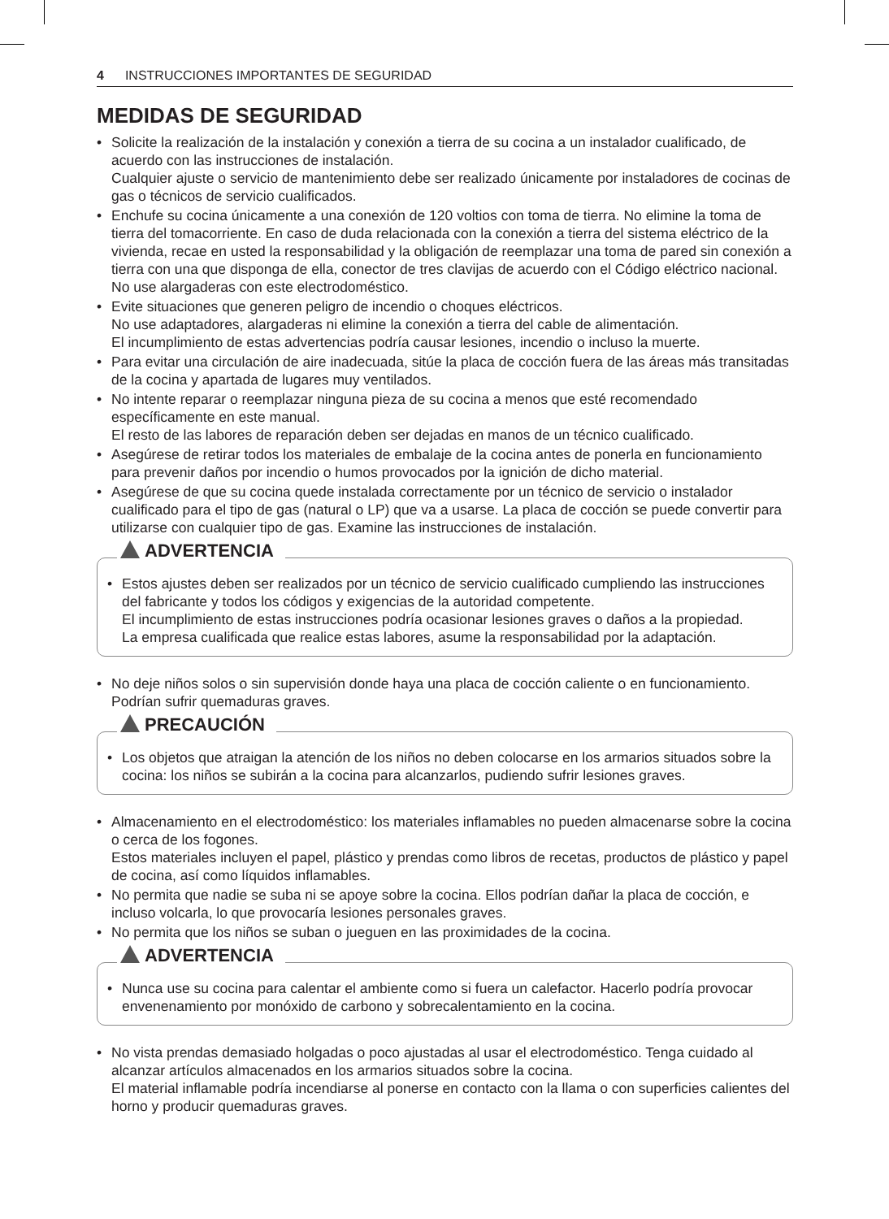4 INSTRUCCIONES IMPORTANTES DE SEGURIDAD
MEDIDAS DE SEGURIDAD
• Solicite la realización de la instalación y conexión a tierra de su cocina a un instalador cualificado, de acuerdo con las instrucciones de instalación.
Cualquier ajuste o servicio de mantenimiento debe ser realizado únicamente por instaladores de cocinas de gas o técnicos de servicio cualificados.
• Enchufe su cocina únicamente a una conexión de 120 voltios con toma de tierra. No elimine la toma de tierra del tomacorriente. En caso de duda relacionada con la conexión a tierra del sistema eléctrico de la vivienda, recae en usted la responsabilidad y la obligación de reemplazar una toma de pared sin conexión a tierra con una que disponga de ella, conector de tres clavijas de acuerdo con el Código eléctrico nacional. No use alargaderas con este electrodoméstico.
• Evite situaciones que generen peligro de incendio o choques eléctricos.
No use adaptadores, alargaderas ni elimine la conexión a tierra del cable de alimentación.
El incumplimiento de estas advertencias podría causar lesiones, incendio o incluso la muerte.
• Para evitar una circulación de aire inadecuada, sitúe la placa de cocción fuera de las áreas más transitadas de la cocina y apartada de lugares muy ventilados.
• No intente reparar o reemplazar ninguna pieza de su cocina a menos que esté recomendado específicamente en este manual.
El resto de las labores de reparación deben ser dejadas en manos de un técnico cualificado.
• Asegúrese de retirar todos los materiales de embalaje de la cocina antes de ponerla en funcionamiento para prevenir daños por incendio o humos provocados por la ignición de dicho material.
• Asegúrese de que su cocina quede instalada correctamente por un técnico de servicio o instalador cualificado para el tipo de gas (natural o LP) que va a usarse. La placa de cocción se puede convertir para utilizarse con cualquier tipo de gas. Examine las instrucciones de instalación.
ADVERTENCIA
• Estos ajustes deben ser realizados por un técnico de servicio cualificado cumpliendo las instrucciones del fabricante y todos los códigos y exigencias de la autoridad competente.
El incumplimiento de estas instrucciones podría ocasionar lesiones graves o daños a la propiedad.
La empresa cualificada que realice estas labores, asume la responsabilidad por la adaptación.
• No deje niños solos o sin supervisión donde haya una placa de cocción caliente o en funcionamiento. Podrían sufrir quemaduras graves.
PRECAUCIÓN
• Los objetos que atraigan la atención de los niños no deben colocarse en los armarios situados sobre la cocina: los niños se subirán a la cocina para alcanzarlos, pudiendo sufrir lesiones graves.
• Almacenamiento en el electrodoméstico: los materiales inflamables no pueden almacenarse sobre la cocina o cerca de los fogones.
Estos materiales incluyen el papel, plástico y prendas como libros de recetas, productos de plástico y papel de cocina, así como líquidos inflamables.
• No permita que nadie se suba ni se apoye sobre la cocina. Ellos podrían dañar la placa de cocción, e incluso volcarla, lo que provocaría lesiones personales graves.
• No permita que los niños se suban o jueguen en las proximidades de la cocina.
ADVERTENCIA
• Nunca use su cocina para calentar el ambiente como si fuera un calefactor. Hacerlo podría provocar envenenamiento por monóxido de carbono y sobrecalentamiento en la cocina.
• No vista prendas demasiado holgadas o poco ajustadas al usar el electrodoméstico. Tenga cuidado al alcanzar artículos almacenados en los armarios situados sobre la cocina.
El material inflamable podría incendiarse al ponerse en contacto con la llama o con superficies calientes del horno y producir quemaduras graves.